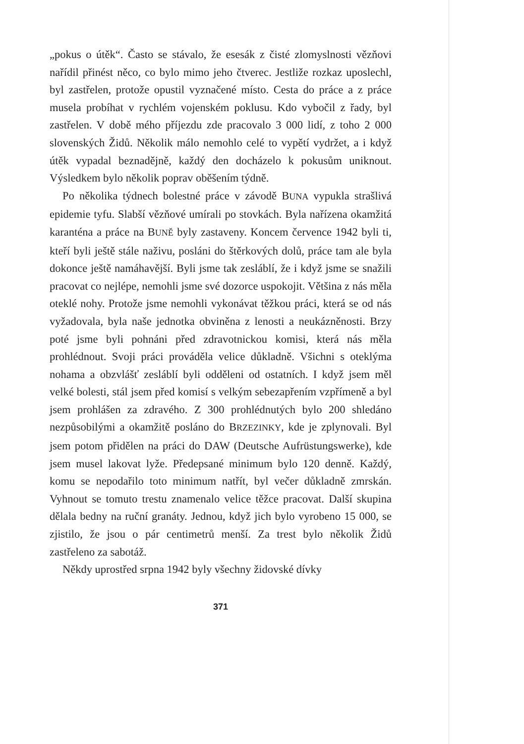„pokus o útěk“. Často se stávalo, že esesák z čisté zlomyslnosti vězňovi nařídil přinést něco, co bylo mimo jeho čtverec. Jestliže rozkaz uposlechl, byl zastřelen, protože opustil vyznačené místo. Cesta do práce a z práce musela probíhat v rychlém vojenském poklusu. Kdo vybočil z řady, byl zastřelen. V době mého příjezdu zde pracovalo 3 000 lidí, z toho 2 000 slovenských Židů. Několik málo nemohlo celé to vypětí vydržet, a i když útěk vypadal beznadějně, každý den docházelo k pokusům uniknout. Výsledkem bylo několik poprav oběšením týdně.
Po několika týdnech bolestné práce v závodě BUNA vypukla strašlivá epidemie tyfu. Slabší vězňové umírali po stovkách. Byla nařízena okamžitá karanténa a práce na BUNĚ byly zastaveny. Koncem července 1942 byli ti, kteří byli ještě stále naživu, posláni do štěrkových dolů, práce tam ale byla dokonce ještě namáhavější. Byli jsme tak zesláblí, že i když jsme se snažili pracovat co nejlépe, nemohli jsme své dozorce uspokojit. Většina z nás měla oteklé nohy. Protože jsme nemohli vykonávat těžkou práci, která se od nás vyžadovala, byla naše jednotka obviněna z lenosti a neukázněnosti. Brzy poté jsme byli pohnáni před zdravotnickou komisi, která nás měla prohlédnout. Svoji práci prováděla velice důkladně. Všichni s oteklýma nohama a obzvlášť zesláblí byli odděleni od ostatních. I když jsem měl velké bolesti, stál jsem před komisí s velkým sebezapřením vzpřímeně a byl jsem prohlášen za zdravého. Z 300 prohlédnutých bylo 200 shledáno nezpůsobilými a okamžitě posláno do BRZEZINKY, kde je zplynovali. Byl jsem potom přidělen na práci do DAW (Deutsche Aufrüstungswerke), kde jsem musel lakovat lyže. Předepsané minimum bylo 120 denně. Každý, komu se nepodařilo toto minimum natřít, byl večer důkladně zmrskán. Vyhnout se tomuto trestu znamenalo velice těžce pracovat. Další skupina dělala bedny na ruční granáty. Jednou, když jich bylo vyrobeno 15 000, se zjistilo, že jsou o pár centimetrů menší. Za trest bylo několik Židů zastřeleno za sabotáž.
Někdy uprostřed srpna 1942 byly všechny židovské dívky
371